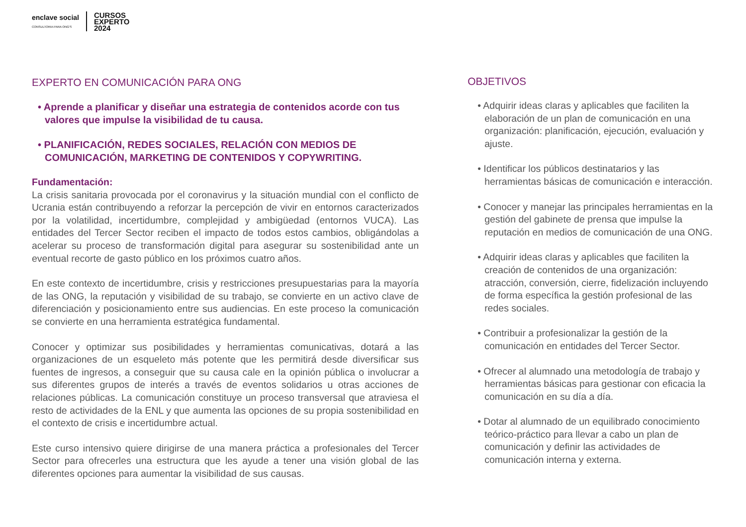enclave social
CONSULTORIA PARA ONG'S
CURSOS
EXPERTO
2024
EXPERTO EN COMUNICACIÓN PARA ONG
• Aprende a planificar y diseñar una estrategia de contenidos acorde con tus valores que impulse la visibilidad de tu causa.
• PLANIFICACIÓN, REDES SOCIALES, RELACIÓN CON MEDIOS DE COMUNICACIÓN, MARKETING DE CONTENIDOS Y COPYWRITING.
Fundamentación:
La crisis sanitaria provocada por el coronavirus y la situación mundial con el conflicto de Ucrania están contribuyendo a reforzar la percepción de vivir en entornos caracterizados por la volatilidad, incertidumbre, complejidad y ambigüedad (entornos VUCA). Las entidades del Tercer Sector reciben el impacto de todos estos cambios, obligándolas a acelerar su proceso de transformación digital para asegurar su sostenibilidad ante un eventual recorte de gasto público en los próximos cuatro años.
En este contexto de incertidumbre, crisis y restricciones presupuestarias para la mayoría de las ONG, la reputación y visibilidad de su trabajo, se convierte en un activo clave de diferenciación y posicionamiento entre sus audiencias. En este proceso la comunicación se convierte en una herramienta estratégica fundamental.
Conocer y optimizar sus posibilidades y herramientas comunicativas, dotará a las organizaciones de un esqueleto más potente que les permitirá desde diversificar sus fuentes de ingresos, a conseguir que su causa cale en la opinión pública o involucrar a sus diferentes grupos de interés a través de eventos solidarios u otras acciones de relaciones públicas. La comunicación constituye un proceso transversal que atraviesa el resto de actividades de la ENL y que aumenta las opciones de su propia sostenibilidad en el contexto de crisis e incertidumbre actual.
Este curso intensivo quiere dirigirse de una manera práctica a profesionales del Tercer Sector para ofrecerles una estructura que les ayude a tener una visión global de las diferentes opciones para aumentar la visibilidad de sus causas.
OBJETIVOS
• Adquirir ideas claras y aplicables que faciliten la elaboración de un plan de comunicación en una organización: planificación, ejecución, evaluación y ajuste.
• Identificar los públicos destinatarios y las herramientas básicas de comunicación e interacción.
• Conocer y manejar las principales herramientas en la gestión del gabinete de prensa que impulse la reputación en medios de comunicación de una ONG.
• Adquirir ideas claras y aplicables que faciliten la creación de contenidos de una organización: atracción, conversión, cierre, fidelización incluyendo de forma específica la gestión profesional de las redes sociales.
• Contribuir a profesionalizar la gestión de la comunicación en entidades del Tercer Sector.
• Ofrecer al alumnado una metodología de trabajo y herramientas básicas para gestionar con eficacia la comunicación en su día a día.
• Dotar al alumnado de un equilibrado conocimiento teórico-práctico para llevar a cabo un plan de comunicación y definir las actividades de comunicación interna y externa.